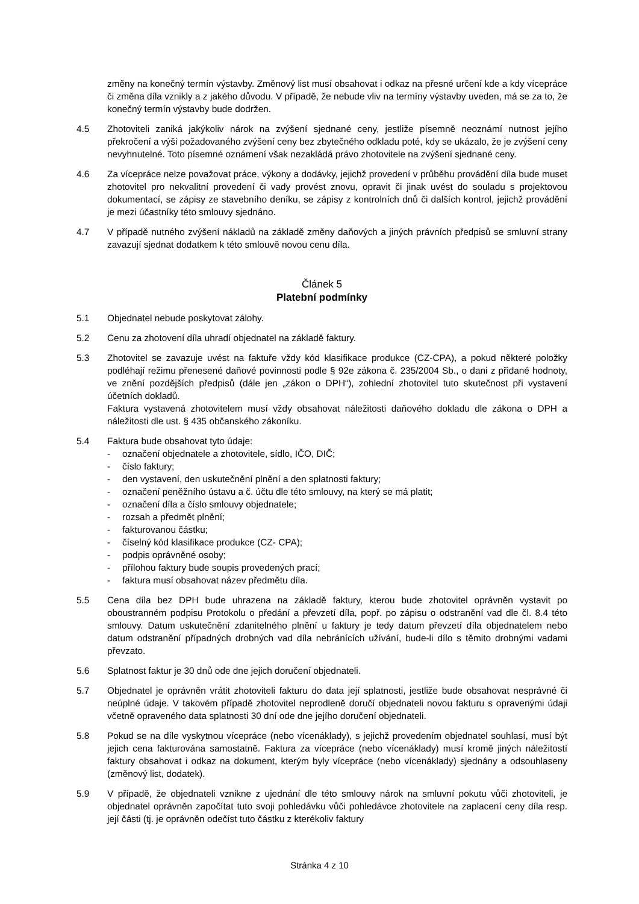změny na konečný termín výstavby. Změnový list musí obsahovat i odkaz na přesné určení kde a kdy vícepráce či změna díla vznikly a z jakého důvodu. V případě, že nebude vliv na termíny výstavby uveden, má se za to, že konečný termín výstavby bude dodržen.
4.5 Zhotoviteli zaniká jakýkoliv nárok na zvýšení sjednané ceny, jestliže písemně neoznámí nutnost jejího překročení a výši požadovaného zvýšení ceny bez zbytečného odkladu poté, kdy se ukázalo, že je zvýšení ceny nevyhnutelné. Toto písemné oznámení však nezakládá právo zhotovitele na zvýšení sjednané ceny.
4.6 Za vícepráce nelze považovat práce, výkony a dodávky, jejichž provedení v průběhu provádění díla bude muset zhotovitel pro nekvalitní provedení či vady provést znovu, opravit či jinak uvést do souladu s projektovou dokumentací, se zápisy ze stavebního deníku, se zápisy z kontrolních dnů či dalších kontrol, jejichž provádění je mezi účastníky této smlouvy sjednáno.
4.7 V případě nutného zvýšení nákladů na základě změny daňových a jiných právních předpisů se smluvní strany zavazují sjednat dodatkem k této smlouvě novou cenu díla.
Článek 5
Platební podmínky
5.1 Objednatel nebude poskytovat zálohy.
5.2 Cenu za zhotovení díla uhradí objednatel na základě faktury.
5.3 Zhotovitel se zavazuje uvést na faktuře vždy kód klasifikace produkce (CZ-CPA), a pokud některé položky podléhají režimu přenesené daňové povinnosti podle § 92e zákona č. 235/2004 Sb., o dani z přidané hodnoty, ve znění pozdějších předpisů (dále jen „zákon o DPH“), zohlední zhotovitel tuto skutečnost při vystavení účetních dokladů.
Faktura vystavená zhotovitelem musí vždy obsahovat náležitosti daňového dokladu dle zákona o DPH a náležitosti dle ust. § 435 občanského zákoníku.
5.4 Faktura bude obsahovat tyto údaje:
- označení objednatele a zhotovitele, sídlo, IČO, DIČ;
- číslo faktury;
- den vystavení, den uskutečnění plnění a den splatnosti faktury;
- označení peněžního ústavu a č. účtu dle této smlouvy, na který se má platit;
- označení díla a číslo smlouvy objednatele;
- rozsah a předmět plnění;
- fakturovanou částku;
- číselný kód klasifikace produkce (CZ- CPA);
- podpis oprávněné osoby;
- přílohou faktury bude soupis provedených prací;
- faktura musí obsahovat název předmětu díla.
5.5 Cena díla bez DPH bude uhrazena na základě faktury, kterou bude zhotovitel oprávněn vystavit po oboustranném podpisu Protokolu o předání a převzetí díla, popř. po zápisu o odstranění vad dle čl. 8.4 této smlouvy. Datum uskutečnění zdanitelného plnění u faktury je tedy datum převzetí díla objednatelem nebo datum odstranění případných drobných vad díla nebránících užívání, bude-li dílo s těmito drobnými vadami převzato.
5.6 Splatnost faktur je 30 dnů ode dne jejich doručení objednateli.
5.7 Objednatel je oprávněn vrátit zhotoviteli fakturu do data její splatnosti, jestliže bude obsahovat nesprávné či neúplné údaje. V takovém případě zhotovitel neprodleně doručí objednateli novou fakturu s opravenými údaji včetně opraveného data splatnosti 30 dní ode dne jejího doručení objednateli.
5.8 Pokud se na díle vyskytnou vícepráce (nebo vícenáklady), s jejichž provedením objednatel souhlasí, musí být jejich cena fakturována samostatně. Faktura za vícepráce (nebo vícenáklady) musí kromě jiných náležitostí faktury obsahovat i odkaz na dokument, kterým byly vícepráce (nebo vícenáklady) sjednány a odsouhlaseny (změnový list, dodatek).
5.9 V případě, že objednateli vznikne z ujednání dle této smlouvy nárok na smluvní pokutu vůči zhotoviteli, je objednatel oprávněn započítat tuto svoji pohledávku vůči pohledávce zhotovitele na zaplacení ceny díla resp. její části (tj. je oprávněn odečíst tuto částku z kterékoliv faktury
Stránka 4 z 10